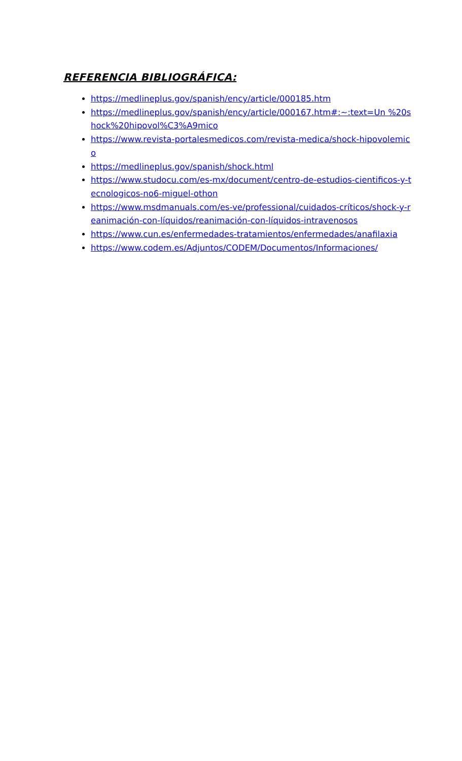REFERENCIA BIBLIOGRÁFICA:
https://medlineplus.gov/spanish/ency/article/000185.htm
https://medlineplus.gov/spanish/ency/article/000167.htm#:~:text=Un %20shock%20hipovol%C3%A9mico
https://www.revista-portalesmedicos.com/revista-medica/shock-hipovolemico
https://medlineplus.gov/spanish/shock.html
https://www.studocu.com/es-mx/document/centro-de-estudios-cientificos-y-tecnologicos-no6-miguel-othon
https://www.msdmanuals.com/es-ve/professional/cuidados-críticos/shock-y-reanimación-con-líquidos/reanimación-con-líquidos-intravenosos
https://www.cun.es/enfermedades-tratamientos/enfermedades/anafilaxia
https://www.codem.es/Adjuntos/CODEM/Documentos/Informaciones/